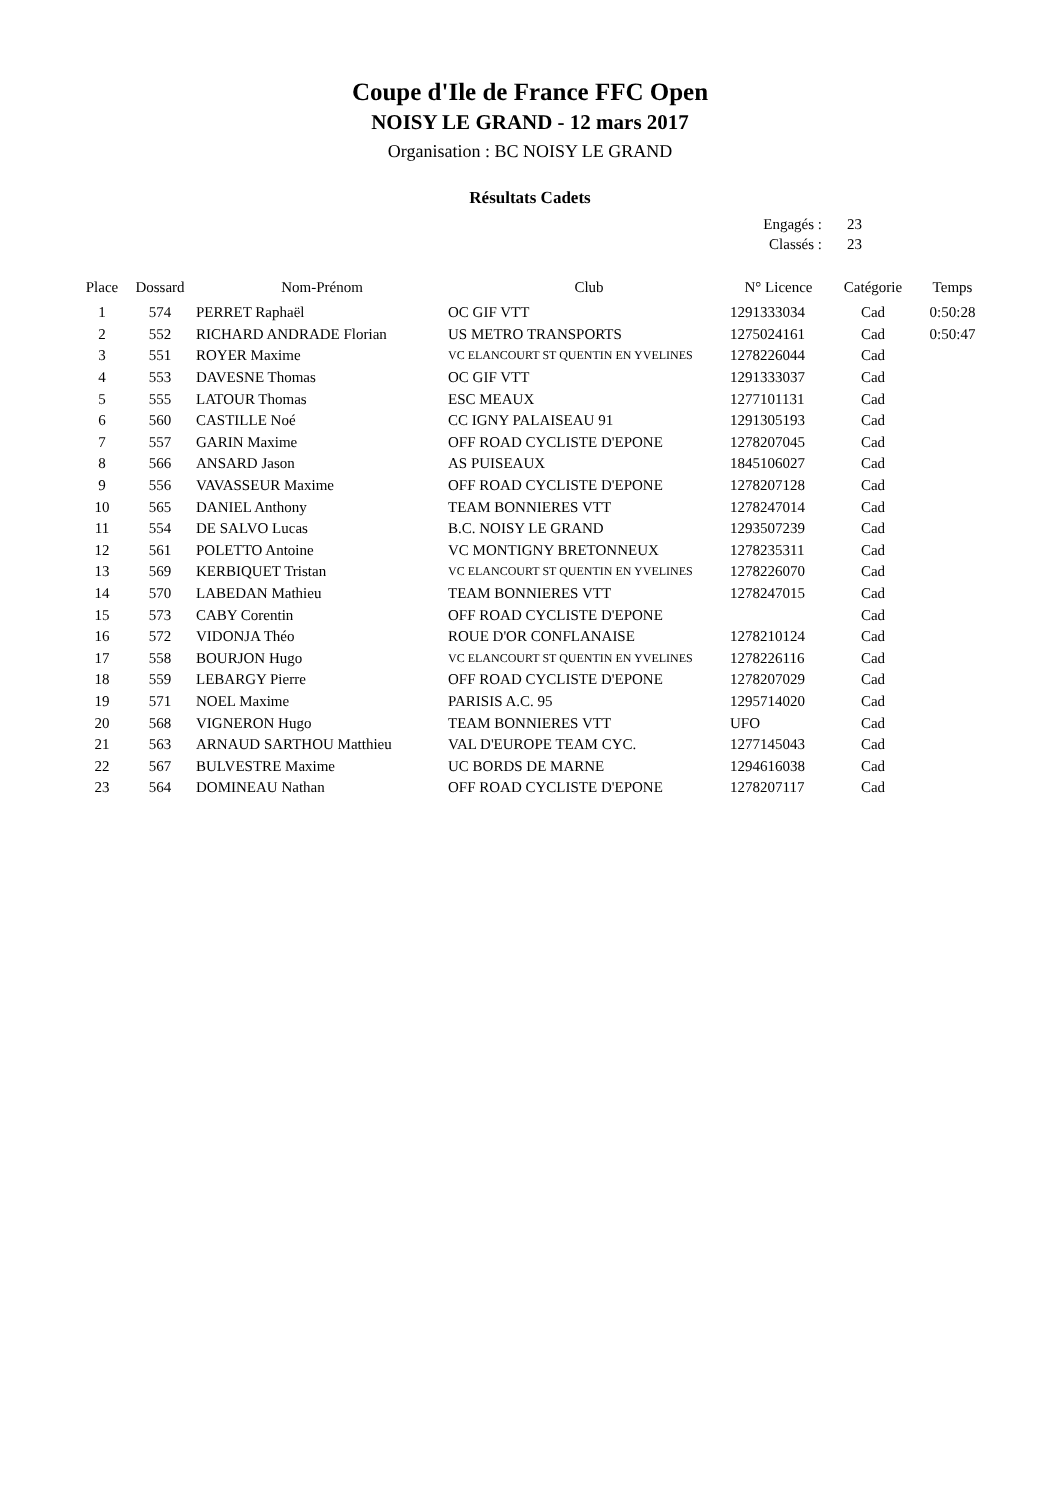Coupe d'Ile de France FFC Open
NOISY LE GRAND - 12 mars 2017
Organisation : BC NOISY LE GRAND
Résultats Cadets
Engagés : 23
Classés : 23
| Place | Dossard | Nom-Prénom | Club | N° Licence | Catégorie | Temps |
| --- | --- | --- | --- | --- | --- | --- |
| 1 | 574 | PERRET Raphaël | OC GIF VTT | 1291333034 | Cad | 0:50:28 |
| 2 | 552 | RICHARD ANDRADE Florian | US METRO TRANSPORTS | 1275024161 | Cad | 0:50:47 |
| 3 | 551 | ROYER Maxime | VC ELANCOURT ST QUENTIN EN YVELINES | 1278226044 | Cad | |
| 4 | 553 | DAVESNE Thomas | OC GIF VTT | 1291333037 | Cad | |
| 5 | 555 | LATOUR Thomas | ESC MEAUX | 1277101131 | Cad | |
| 6 | 560 | CASTILLE Noé | CC IGNY PALAISEAU 91 | 1291305193 | Cad | |
| 7 | 557 | GARIN Maxime | OFF ROAD CYCLISTE D'EPONE | 1278207045 | Cad | |
| 8 | 566 | ANSARD Jason | AS PUISEAUX | 1845106027 | Cad | |
| 9 | 556 | VAVASSEUR Maxime | OFF ROAD CYCLISTE D'EPONE | 1278207128 | Cad | |
| 10 | 565 | DANIEL Anthony | TEAM BONNIERES VTT | 1278247014 | Cad | |
| 11 | 554 | DE SALVO Lucas | B.C. NOISY LE GRAND | 1293507239 | Cad | |
| 12 | 561 | POLETTO Antoine | VC MONTIGNY BRETONNEUX | 1278235311 | Cad | |
| 13 | 569 | KERBIQUET Tristan | VC ELANCOURT ST QUENTIN EN YVELINES | 1278226070 | Cad | |
| 14 | 570 | LABEDAN Mathieu | TEAM BONNIERES VTT | 1278247015 | Cad | |
| 15 | 573 | CABY Corentin | OFF ROAD CYCLISTE D'EPONE | | Cad | |
| 16 | 572 | VIDONJA Théo | ROUE D'OR CONFLANAISE | 1278210124 | Cad | |
| 17 | 558 | BOURJON Hugo | VC ELANCOURT ST QUENTIN EN YVELINES | 1278226116 | Cad | |
| 18 | 559 | LEBARGY Pierre | OFF ROAD CYCLISTE D'EPONE | 1278207029 | Cad | |
| 19 | 571 | NOEL Maxime | PARISIS A.C. 95 | 1295714020 | Cad | |
| 20 | 568 | VIGNERON Hugo | TEAM BONNIERES VTT | UFO | Cad | |
| 21 | 563 | ARNAUD SARTHOU Matthieu | VAL D'EUROPE TEAM CYC. | 1277145043 | Cad | |
| 22 | 567 | BULVESTRE Maxime | UC BORDS DE MARNE | 1294616038 | Cad | |
| 23 | 564 | DOMINEAU Nathan | OFF ROAD CYCLISTE D'EPONE | 1278207117 | Cad | |